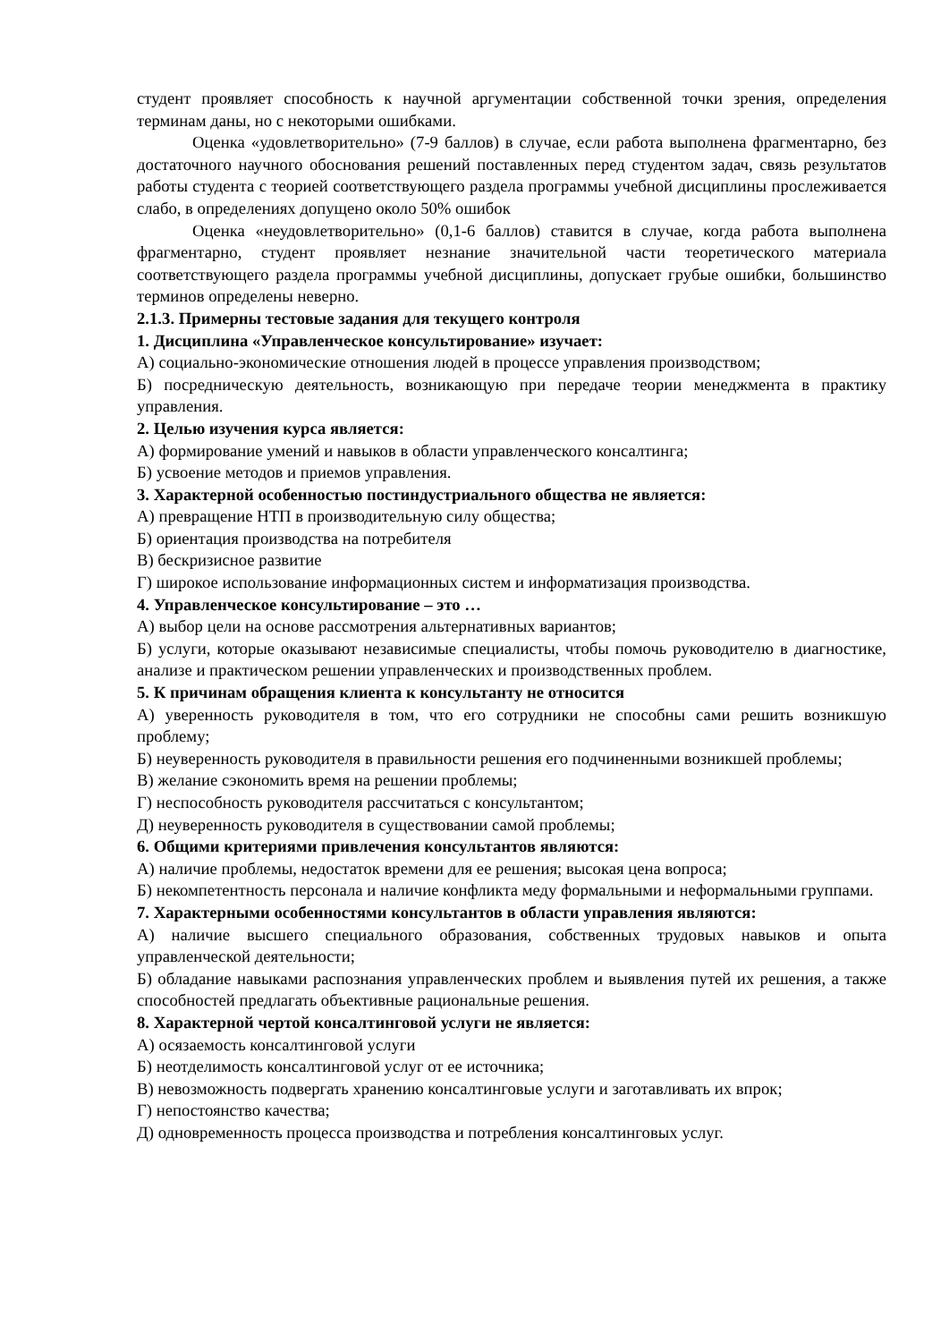студент проявляет способность к научной аргументации собственной точки зрения, определения терминам даны, но с некоторыми ошибками.
Оценка «удовлетворительно» (7-9 баллов) в случае, если работа выполнена фрагментарно, без достаточного научного обоснования решений поставленных перед студентом задач, связь результатов работы студента с теорией соответствующего раздела программы учебной дисциплины прослеживается слабо, в определениях допущено около 50% ошибок
Оценка «неудовлетворительно» (0,1-6 баллов) ставится в случае, когда работа выполнена фрагментарно, студент проявляет незнание значительной части теоретического материала соответствующего раздела программы учебной дисциплины, допускает грубые ошибки, большинство терминов определены неверно.
2.1.3. Примерны тестовые задания для текущего контроля
1. Дисциплина «Управленческое консультирование» изучает:
А) социально-экономические отношения людей в процессе управления производством;
Б) посредническую деятельность, возникающую при передаче теории менеджмента в практику управления.
2. Целью изучения курса является:
А) формирование умений и навыков в области управленческого консалтинга;
Б) усвоение методов и приемов управления.
3. Характерной особенностью постиндустриального общества не является:
А) превращение НТП в производительную силу общества;
Б) ориентация производства на потребителя
В) бескризисное развитие
Г) широкое использование информационных систем и информатизация производства.
4. Управленческое консультирование – это …
А) выбор цели на основе рассмотрения альтернативных вариантов;
Б) услуги, которые оказывают независимые специалисты, чтобы помочь руководителю в диагностике, анализе и практическом решении управленческих и производственных проблем.
5. К причинам обращения клиента к консультанту не относится
А) уверенность руководителя в том, что его сотрудники не способны сами решить возникшую проблему;
Б) неуверенность руководителя в правильности решения его подчиненными возникшей проблемы;
В) желание сэкономить время на решении проблемы;
Г) неспособность руководителя рассчитаться с консультантом;
Д) неуверенность руководителя в существовании самой проблемы;
6. Общими критериями привлечения консультантов являются:
А) наличие проблемы, недостаток времени для ее решения; высокая цена вопроса;
Б) некомпетентность персонала и наличие конфликта меду формальными и неформальными группами.
7. Характерными особенностями консультантов в области управления являются:
А) наличие высшего специального образования, собственных трудовых навыков и опыта управленческой деятельности;
Б) обладание навыками распознания управленческих проблем и выявления путей их решения, а также способностей предлагать объективные рациональные решения.
8. Характерной чертой консалтинговой услуги не является:
А) осязаемость консалтинговой услуги
Б) неотделимость консалтинговой услуг от ее источника;
В) невозможность подвергать хранению консалтинговые услуги и заготавливать их впрок;
Г) непостоянство качества;
Д) одновременность процесса производства и потребления консалтинговых услуг.